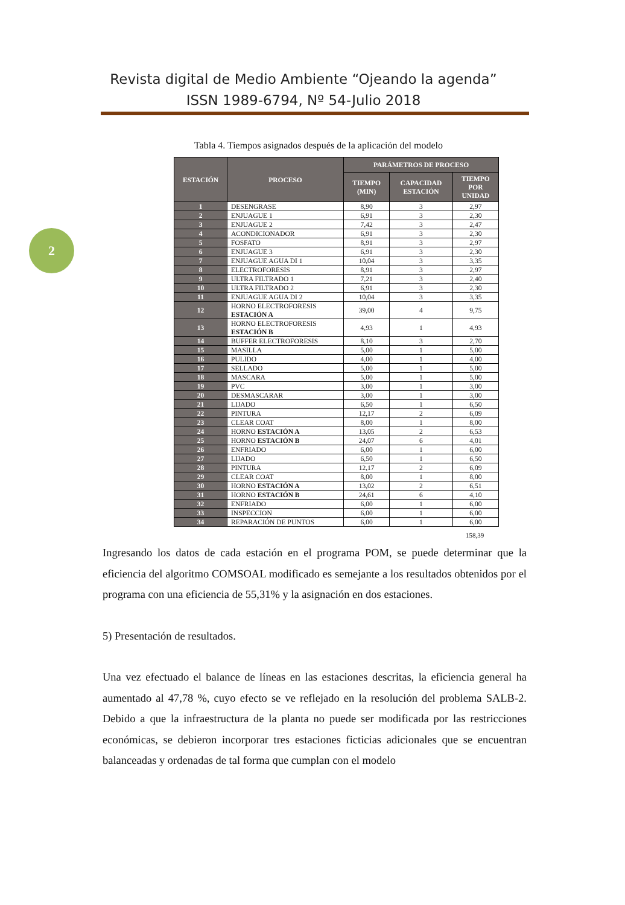Revista digital de Medio Ambiente “Ojeando la agenda”
ISSN 1989-6794, Nº 54-Julio 2018
2
Tabla 4. Tiempos asignados después de la aplicación del modelo
| ESTACIÓN | PROCESO | PARÁMETROS DE PROCESO | | |
| --- | --- | --- | --- | --- |
| | | TIEMPO (MIN) | CAPACIDAD ESTACIÓN | TIEMPO POR UNIDAD |
| 1 | DESENGRASE | 8,90 | 3 | 2,97 |
| 2 | ENJUAGUE 1 | 6,91 | 3 | 2,30 |
| 3 | ENJUAGUE 2 | 7,42 | 3 | 2,47 |
| 4 | ACONDICIONADOR | 6,91 | 3 | 2,30 |
| 5 | FOSFATO | 8,91 | 3 | 2,97 |
| 6 | ENJUAGUE 3 | 6,91 | 3 | 2,30 |
| 7 | ENJUAGUE AGUA DI 1 | 10,04 | 3 | 3,35 |
| 8 | ELECTROFORESIS | 8,91 | 3 | 2,97 |
| 9 | ULTRA FILTRADO 1 | 7,21 | 3 | 2,40 |
| 10 | ULTRA FILTRADO 2 | 6,91 | 3 | 2,30 |
| 11 | ENJUAGUE AGUA DI 2 | 10,04 | 3 | 3,35 |
| 12 | HORNO ELECTROFORESIS ESTACIÓN A | 39,00 | 4 | 9,75 |
| 13 | HORNO ELECTROFORESIS ESTACIÓN B | 4,93 | 1 | 4,93 |
| 14 | BUFFER ELECTROFORESIS | 8,10 | 3 | 2,70 |
| 15 | MASILLA | 5,00 | 1 | 5,00 |
| 16 | PULIDO | 4,00 | 1 | 4,00 |
| 17 | SELLADO | 5,00 | 1 | 5,00 |
| 18 | MASCARA | 5,00 | 1 | 5,00 |
| 19 | PVC | 3,00 | 1 | 3,00 |
| 20 | DESMASCARAR | 3,00 | 1 | 3,00 |
| 21 | LIJADO | 6,50 | 1 | 6,50 |
| 22 | PINTURA | 12,17 | 2 | 6,09 |
| 23 | CLEAR COAT | 8,00 | 1 | 8,00 |
| 24 | HORNO ESTACIÓN A | 13,05 | 2 | 6,53 |
| 25 | HORNO ESTACIÓN B | 24,07 | 6 | 4,01 |
| 26 | ENFRIADO | 6,00 | 1 | 6,00 |
| 27 | LIJADO | 6,50 | 1 | 6,50 |
| 28 | PINTURA | 12,17 | 2 | 6,09 |
| 29 | CLEAR COAT | 8,00 | 1 | 8,00 |
| 30 | HORNO ESTACIÓN A | 13,02 | 2 | 6,51 |
| 31 | HORNO ESTACIÓN B | 24,61 | 6 | 4,10 |
| 32 | ENFRIADO | 6,00 | 1 | 6,00 |
| 33 | INSPECCION | 6,00 | 1 | 6,00 |
| 34 | REPARACIÓN DE PUNTOS | 6,00 | 1 | 6,00 |
158,39
Ingresando los datos de cada estación en el programa POM, se puede determinar que la eficiencia del algoritmo COMSOAL modificado es semejante a los resultados obtenidos por el programa con una eficiencia de 55,31% y la asignación en dos estaciones.
5) Presentación de resultados.
Una vez efectuado el balance de líneas en las estaciones descritas, la eficiencia general ha aumentado al 47,78 %, cuyo efecto se ve reflejado en la resolución del problema SALB-2. Debido a que la infraestructura de la planta no puede ser modificada por las restricciones económicas, se debieron incorporar tres estaciones ficticias adicionales que se encuentran balanceadas y ordenadas de tal forma que cumplan con el modelo